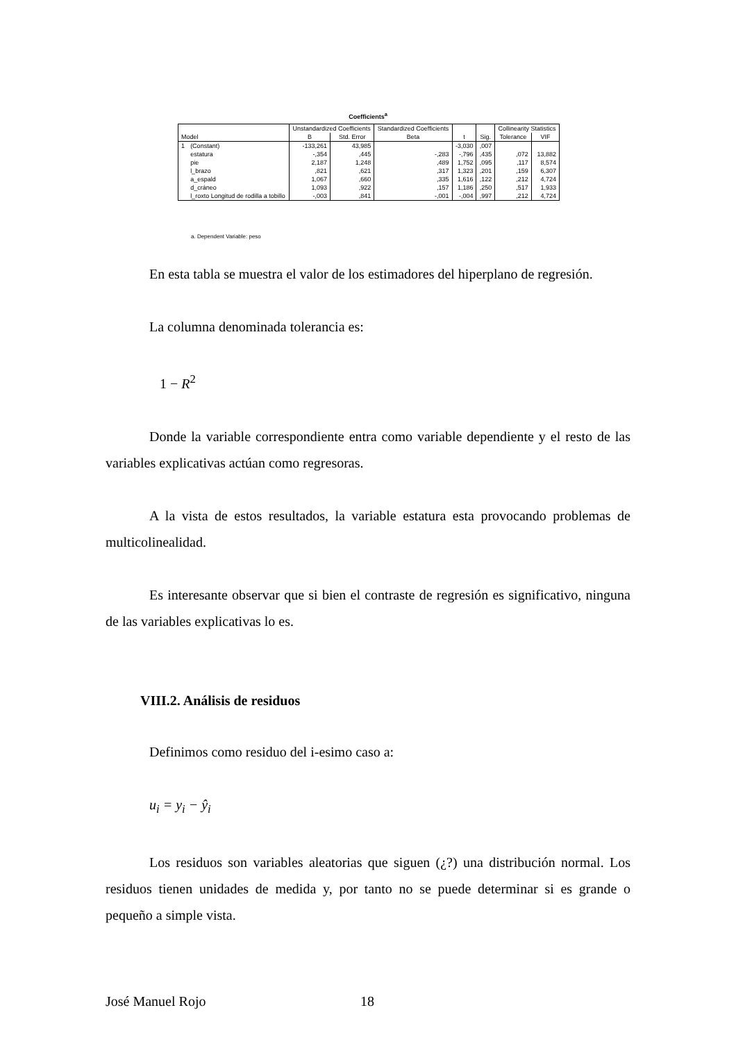Coefficients<sup>a</sup>
| Model | | Unstandardized Coefficients | | Standardized Coefficients | t | Sig. | Collinearity Statistics | |
| --- | --- | --- | --- | --- | --- | --- | --- | --- |
| | | B | Std. Error | Beta | | | Tolerance | VIF |
| 1 | (Constant) | -133,261 | 43,985 | | -3,030 | ,007 | | |
| | estatura | -,354 | ,445 | -,283 | -,796 | ,435 | ,072 | 13,882 |
| | pie | 2,187 | 1,248 | ,489 | 1,752 | ,095 | ,117 | 8,574 |
| | l_brazo | ,821 | ,621 | ,317 | 1,323 | ,201 | ,159 | 6,307 |
| | a_espald | 1,067 | ,660 | ,335 | 1,616 | ,122 | ,212 | 4,724 |
| | d_cráneo | 1,093 | ,922 | ,157 | 1,186 | ,250 | ,517 | 1,933 |
| | l_roxto Longitud de rodilla a tobillo | -,003 | ,841 | -,001 | -,004 | ,997 | ,212 | 4,724 |
a. Dependent Variable: peso
En esta tabla se muestra el valor de los estimadores del hiperplano de regresión.
La columna denominada tolerancia es:
1 − R<sup>2</sup>
Donde la variable correspondiente entra como variable dependiente y el resto de las variables explicativas actúan como regresoras.
A la vista de estos resultados, la variable estatura esta provocando problemas de multicolinealidad.
Es interesante observar que si bien el contraste de regresión es significativo, ninguna de las variables explicativas lo es.
VIII.2. Análisis de residuos
Definimos como residuo del i-esimo caso a:
u<sub>i</sub> = y<sub>i</sub> − ŷ<sub>i</sub>
Los residuos son variables aleatorias que siguen (¿?) una distribución normal. Los residuos tienen unidades de medida y, por tanto no se puede determinar si es grande o pequeño a simple vista.
José Manuel Rojo 18